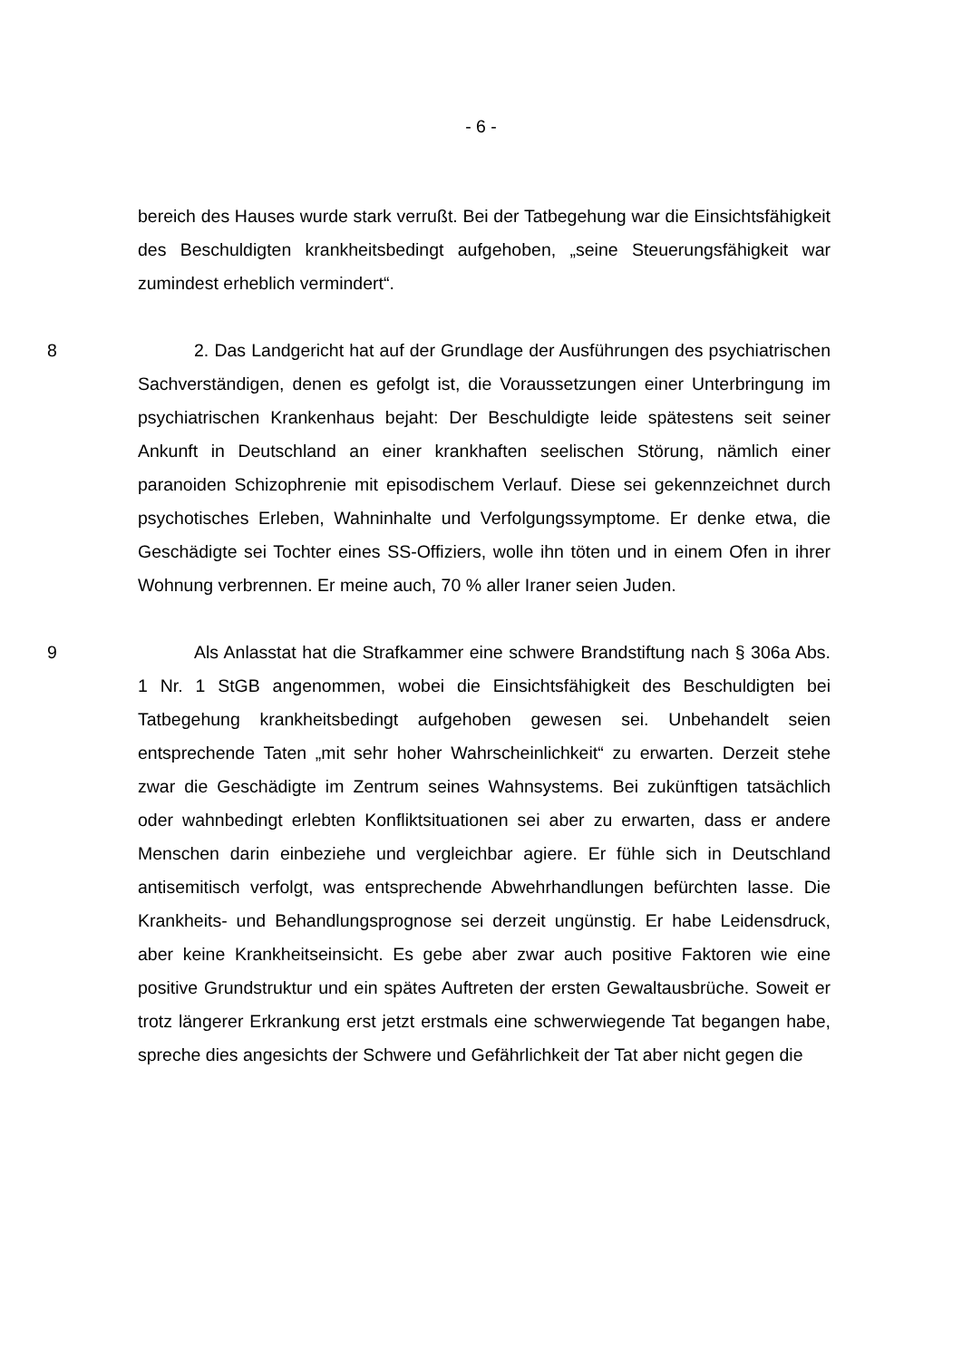- 6 -
bereich des Hauses wurde stark verrußt. Bei der Tatbegehung war die Einsichts­fähigkeit des Beschuldigten krankheitsbedingt aufgehoben, „seine Steuerungsfä­higkeit war zumindest erheblich vermindert“.
8 2. Das Landgericht hat auf der Grundlage der Ausführungen des psychi­atrischen Sachverständigen, denen es gefolgt ist, die Voraussetzungen einer Un­terbringung im psychiatrischen Krankenhaus bejaht: Der Beschuldigte leide spä­testens seit seiner Ankunft in Deutschland an einer krankhaften seelischen Stö­rung, nämlich einer paranoiden Schizophrenie mit episodischem Verlauf. Diese sei gekennzeichnet durch psychotisches Erleben, Wahninhalte und Verfolgungs­symptome. Er denke etwa, die Geschädigte sei Tochter eines SS-Offiziers, wolle ihn töten und in einem Ofen in ihrer Wohnung verbrennen. Er meine auch, 70 % aller Iraner seien Juden.
9 Als Anlasstat hat die Strafkammer eine schwere Brandstiftung nach § 306a Abs. 1 Nr. 1 StGB angenommen, wobei die Einsichtsfähigkeit des Be­schuldigten bei Tatbegehung krankheitsbedingt aufgehoben gewesen sei. Unbe­handelt seien entsprechende Taten „mit sehr hoher Wahrscheinlichkeit“ zu er­warten. Derzeit stehe zwar die Geschädigte im Zentrum seines Wahnsystems. Bei zukünftigen tatsächlich oder wahnbedingt erlebten Konfliktsituationen sei aber zu erwarten, dass er andere Menschen darin einbeziehe und vergleichbar agiere. Er fühle sich in Deutschland antisemitisch verfolgt, was entsprechende Abwehrhandlungen befürchten lasse. Die Krankheits- und Behandlungsprog­nose sei derzeit ungünstig. Er habe Leidensdruck, aber keine Krankheitseinsicht. Es gebe aber zwar auch positive Faktoren wie eine positive Grundstruktur und ein spätes Auftreten der ersten Gewaltausbrüche. Soweit er trotz längerer Er­krankung erst jetzt erstmals eine schwerwiegende Tat begangen habe, spreche dies angesichts der Schwere und Gefährlichkeit der Tat aber nicht gegen die